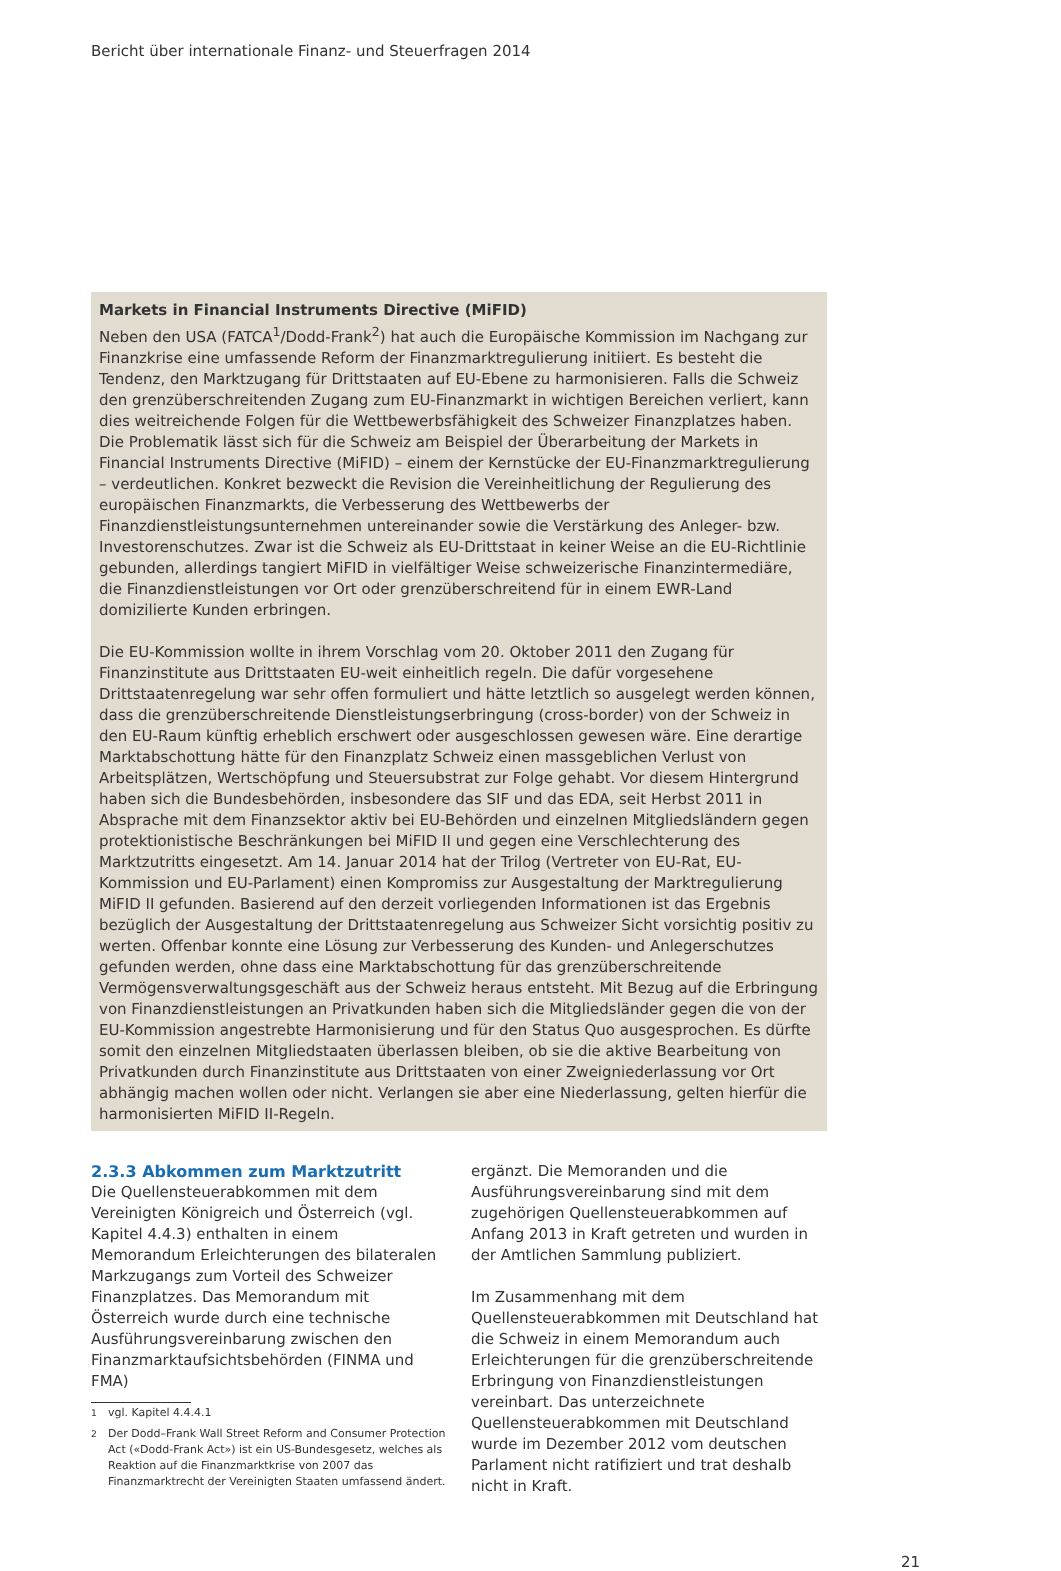Bericht über internationale Finanz- und Steuerfragen 2014
Markets in Financial Instruments Directive (MiFID)
Neben den USA (FATCA<sup>1</sup>/Dodd-Frank<sup>2</sup>) hat auch die Europäische Kommission im Nachgang zur Finanzkrise eine umfassende Reform der Finanzmarktregulierung initiiert. Es besteht die Tendenz, den Marktzugang für Drittstaaten auf EU-Ebene zu harmonisieren. Falls die Schweiz den grenzüberschreitenden Zugang zum EU-Finanzmarkt in wichtigen Bereichen verliert, kann dies weitreichende Folgen für die Wettbewerbsfähigkeit des Schweizer Finanzplatzes haben. Die Problematik lässt sich für die Schweiz am Beispiel der Überarbeitung der Markets in Financial Instruments Directive (MiFID) – einem der Kernstücke der EU-Finanzmarktregulierung – verdeutlichen. Konkret bezweckt die Revision die Vereinheitlichung der Regulierung des europäischen Finanzmarkts, die Verbesserung des Wettbewerbs der Finanzdienstleistungsunternehmen untereinander sowie die Verstärkung des Anleger- bzw. Investorenschutzes. Zwar ist die Schweiz als EU-Drittstaat in keiner Weise an die EU-Richtlinie gebunden, allerdings tangiert MiFID in vielfältiger Weise schweizerische Finanzintermediäre, die Finanzdienstleistungen vor Ort oder grenzüberschreitend für in einem EWR-Land domizilierte Kunden erbringen.
Die EU-Kommission wollte in ihrem Vorschlag vom 20. Oktober 2011 den Zugang für Finanzinstitute aus Drittstaaten EU-weit einheitlich regeln. Die dafür vorgesehene Drittstaatenregelung war sehr offen formuliert und hätte letztlich so ausgelegt werden können, dass die grenzüberschreitende Dienstleistungserbringung (cross-border) von der Schweiz in den EU-Raum künftig erheblich erschwert oder ausgeschlossen gewesen wäre. Eine derartige Marktabschottung hätte für den Finanzplatz Schweiz einen massgeblichen Verlust von Arbeitsplätzen, Wertschöpfung und Steuersubstrat zur Folge gehabt. Vor diesem Hintergrund haben sich die Bundesbehörden, insbesondere das SIF und das EDA, seit Herbst 2011 in Absprache mit dem Finanzsektor aktiv bei EU-Behörden und einzelnen Mitgliedsländern gegen protektionistische Beschränkungen bei MiFID II und gegen eine Verschlechterung des Marktzutritts eingesetzt. Am 14. Januar 2014 hat der Trilog (Vertreter von EU-Rat, EU-Kommission und EU-Parlament) einen Kompromiss zur Ausgestaltung der Marktregulierung MiFID II gefunden. Basierend auf den derzeit vorliegenden Informationen ist das Ergebnis bezüglich der Ausgestaltung der Drittstaatenregelung aus Schweizer Sicht vorsichtig positiv zu werten. Offenbar konnte eine Lösung zur Verbesserung des Kunden- und Anlegerschutzes gefunden werden, ohne dass eine Marktabschottung für das grenzüberschreitende Vermögensverwaltungsgeschäft aus der Schweiz heraus entsteht. Mit Bezug auf die Erbringung von Finanzdienstleistungen an Privatkunden haben sich die Mitgliedsländer gegen die von der EU-Kommission angestrebte Harmonisierung und für den Status Quo ausgesprochen. Es dürfte somit den einzelnen Mitgliedstaaten überlassen bleiben, ob sie die aktive Bearbeitung von Privatkunden durch Finanzinstitute aus Drittstaaten von einer Zweigniederlassung vor Ort abhängig machen wollen oder nicht. Verlangen sie aber eine Niederlassung, gelten hierfür die harmonisierten MiFID II-Regeln.
2.3.3 Abkommen zum Marktzutritt
Die Quellensteuerabkommen mit dem Vereinigten Königreich und Österreich (vgl. Kapitel 4.4.3) enthalten in einem Memorandum Erleichterungen des bilateralen Markzugangs zum Vorteil des Schweizer Finanzplatzes. Das Memorandum mit Österreich wurde durch eine technische Ausführungsvereinbarung zwischen den Finanzmarktaufsichtsbehörden (FINMA und FMA)
<sup>1</sup> vgl. Kapitel 4.4.4.1
<sup>2</sup> Der Dodd–Frank Wall Street Reform and Consumer Protection Act («Dodd-Frank Act») ist ein US-Bundesgesetz, welches als Reaktion auf die Finanzmarktkrise von 2007 das Finanzmarktrecht der Vereinigten Staaten umfassend ändert.
ergänzt. Die Memoranden und die Ausführungsvereinbarung sind mit dem zugehörigen Quellensteuerabkommen auf Anfang 2013 in Kraft getreten und wurden in der Amtlichen Sammlung publiziert.
Im Zusammenhang mit dem Quellensteuerabkommen mit Deutschland hat die Schweiz in einem Memorandum auch Erleichterungen für die grenzüberschreitende Erbringung von Finanzdienstleistungen vereinbart. Das unterzeichnete Quellensteuerabkommen mit Deutschland wurde im Dezember 2012 vom deutschen Parlament nicht ratifiziert und trat deshalb nicht in Kraft.
21